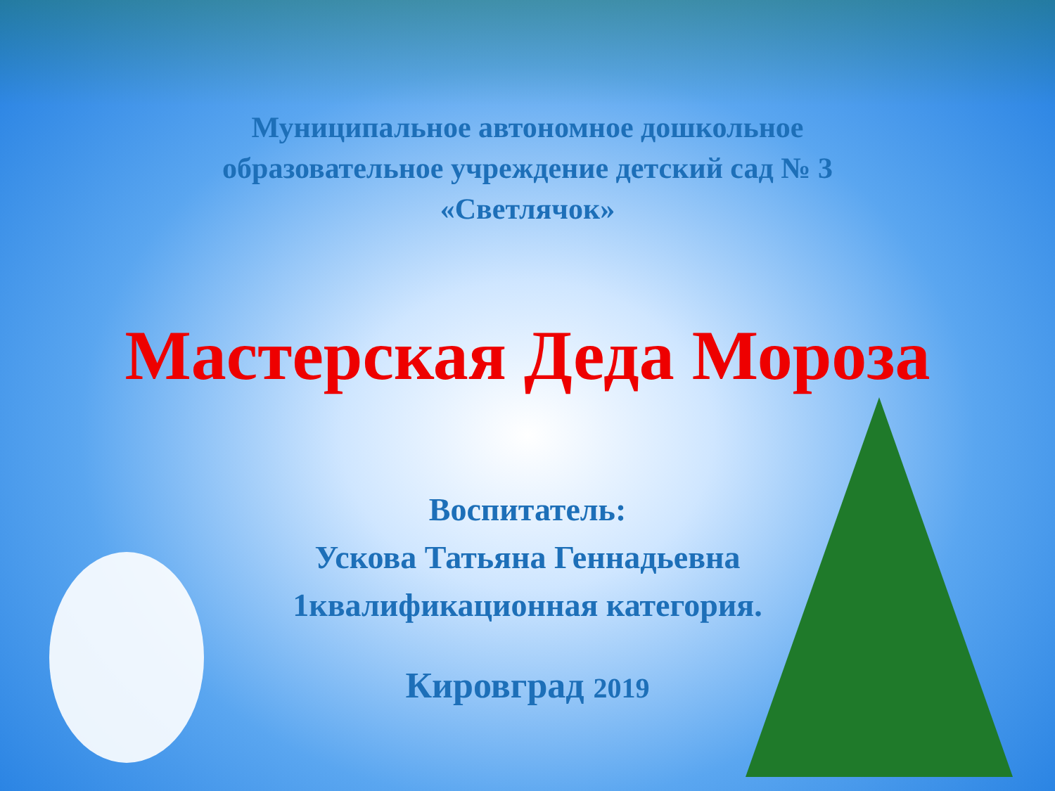Муниципальное автономное дошкольное
образовательное учреждение детский сад № 3
«Светлячок»
Мастерская Деда Мороза
Воспитатель:
Ускова Татьяна Геннадьевна
1квалификационная категория.
Кировград 2019